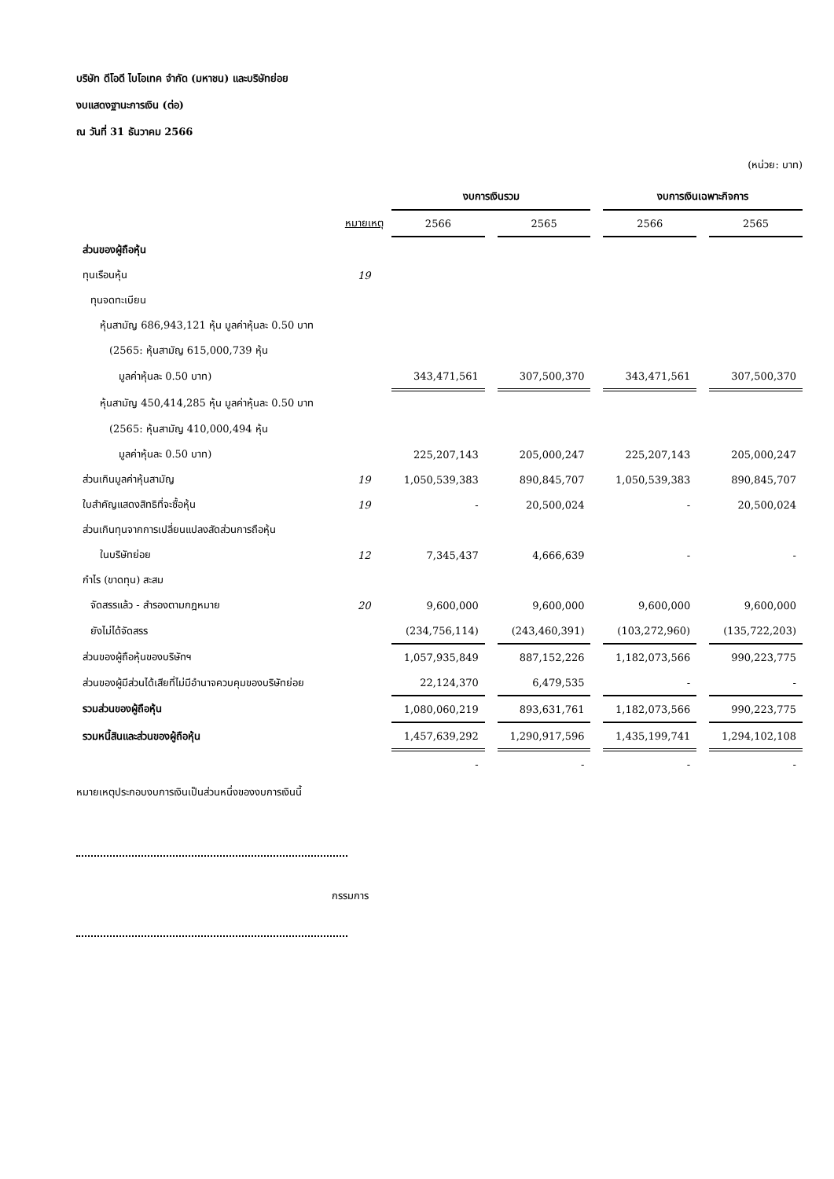บริษัท ดีโอดี ไบโอเทค จำกัด (มหาชน) และบริษัทย่อย
งบแสดงฐานะการเงิน (ต่อ)
ณ วันที่ 31 ธันวาคม 2566
(หน่วย: บาท)
| | | งบการเงินรวม | | | | งบการเงินเฉพาะกิจการ | | |
| --- | --- | --- | --- | --- | --- | --- | --- | --- |
| | หมายเหตุ | 2566 | | 2565 | | 2566 | | 2565 |
| ส่วนของผู้ถือหุ้น | | | | | | | | |
| ทุนเรือนหุ้น | 19 | | | | | | | |
| ทุนจดทะเบียน | | | | | | | | |
| หุ้นสามัญ 686,943,121 หุ้น มูลค่าหุ้นละ 0.50 บาท | | | | | | | | |
| (2565: หุ้นสามัญ 615,000,739 หุ้น | | | | | | | | |
| มูลค่าหุ้นละ 0.50 บาท) | | 343,471,561 | | 307,500,370 | | 343,471,561 | | 307,500,370 |
| หุ้นสามัญ 450,414,285 หุ้น มูลค่าหุ้นละ 0.50 บาท | | | | | | | | |
| (2565: หุ้นสามัญ 410,000,494 หุ้น | | | | | | | | |
| มูลค่าหุ้นละ 0.50 บาท) | | 225,207,143 | | 205,000,247 | | 225,207,143 | | 205,000,247 |
| ส่วนเกินมูลค่าหุ้นสามัญ | 19 | 1,050,539,383 | | 890,845,707 | | 1,050,539,383 | | 890,845,707 |
| ใบสำคัญแสดงสิทธิที่จะซื้อหุ้น | 19 | - | | 20,500,024 | | - | | 20,500,024 |
| ส่วนเกินทุนจากการเปลี่ยนแปลงสัดส่วนการถือหุ้น | | | | | | | | |
| ในบริษัทย่อย | 12 | 7,345,437 | | 4,666,639 | | - | | - |
| กำไร (ขาดทุน) สะสม | | | | | | | | |
| จัดสรรแล้ว - สำรองตามกฎหมาย | 20 | 9,600,000 | | 9,600,000 | | 9,600,000 | | 9,600,000 |
| ยังไม่ได้จัดสรร | | (234,756,114) | | (243,460,391) | | (103,272,960) | | (135,722,203) |
| ส่วนของผู้ถือหุ้นของบริษัทฯ | | 1,057,935,849 | | 887,152,226 | | 1,182,073,566 | | 990,223,775 |
| ส่วนของผู้มีส่วนได้เสียที่ไม่มีอำนาจควบคุมของบริษัทย่อย | | 22,124,370 | | 6,479,535 | | - | | - |
| รวมส่วนของผู้ถือหุ้น | | 1,080,060,219 | | 893,631,761 | | 1,182,073,566 | | 990,223,775 |
| รวมหนี้สินและส่วนของผู้ถือหุ้น | | 1,457,639,292 | | 1,290,917,596 | | 1,435,199,741 | | 1,294,102,108 |
| | | - | | - | | - | | - |
หมายเหตุประกอบงบการเงินเป็นส่วนหนึ่งของงบการเงินนี้
กรรมการ